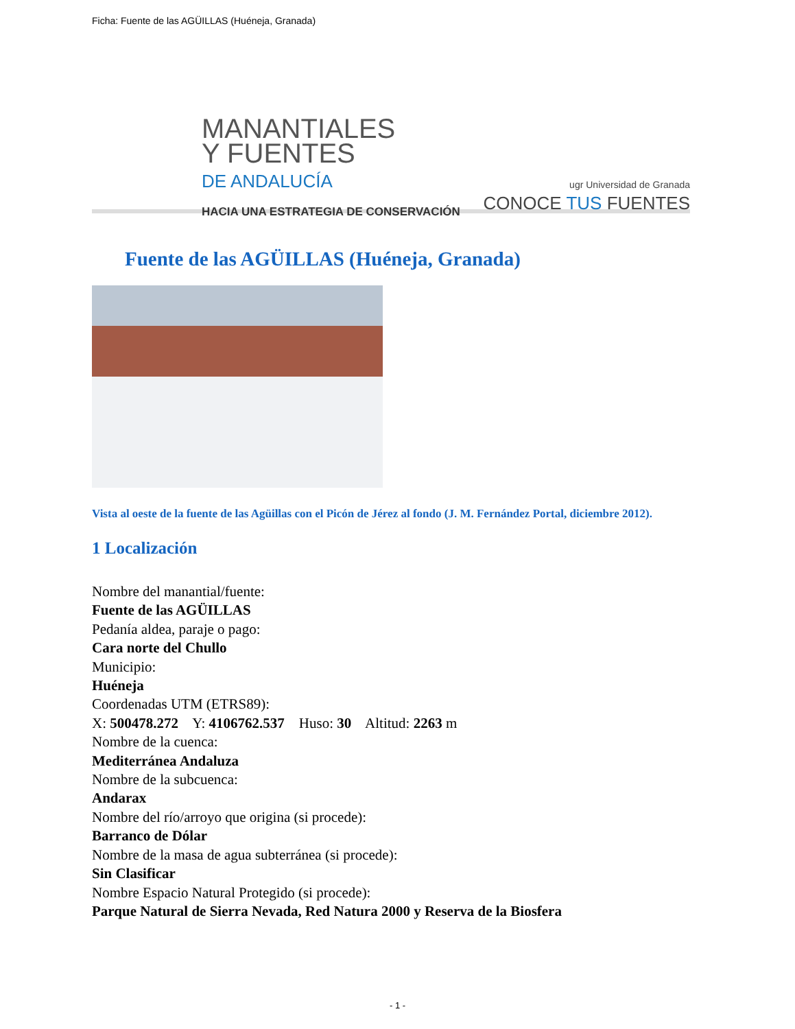Ficha: Fuente de las AGÜILLAS (Huéneja, Granada)
MANANTIALES
Y FUENTES
DE ANDALUCÍA
HACIA UNA ESTRATEGIA DE CONSERVACIÓN
ugr Universidad de Granada
CONOCE TUS FUENTES
Fuente de las AGÜILLAS (Huéneja, Granada)
Vista al oeste de la fuente de las Agüillas con el Picón de Jérez al fondo (J. M. Fernández Portal, diciembre 2012).
1 Localización
Nombre del manantial/fuente:
Fuente de las AGÜILLAS
Pedanía aldea, paraje o pago:
Cara norte del Chullo
Municipio:
Huéneja
Coordenadas UTM (ETRS89):
X: 500478.272 Y: 4106762.537 Huso: 30 Altitud: 2263 m
Nombre de la cuenca:
Mediterránea Andaluza
Nombre de la subcuenca:
Andarax
Nombre del río/arroyo que origina (si procede):
Barranco de Dólar
Nombre de la masa de agua subterránea (si procede):
Sin Clasificar
Nombre Espacio Natural Protegido (si procede):
Parque Natural de Sierra Nevada, Red Natura 2000 y Reserva de la Biosfera
- 1 -